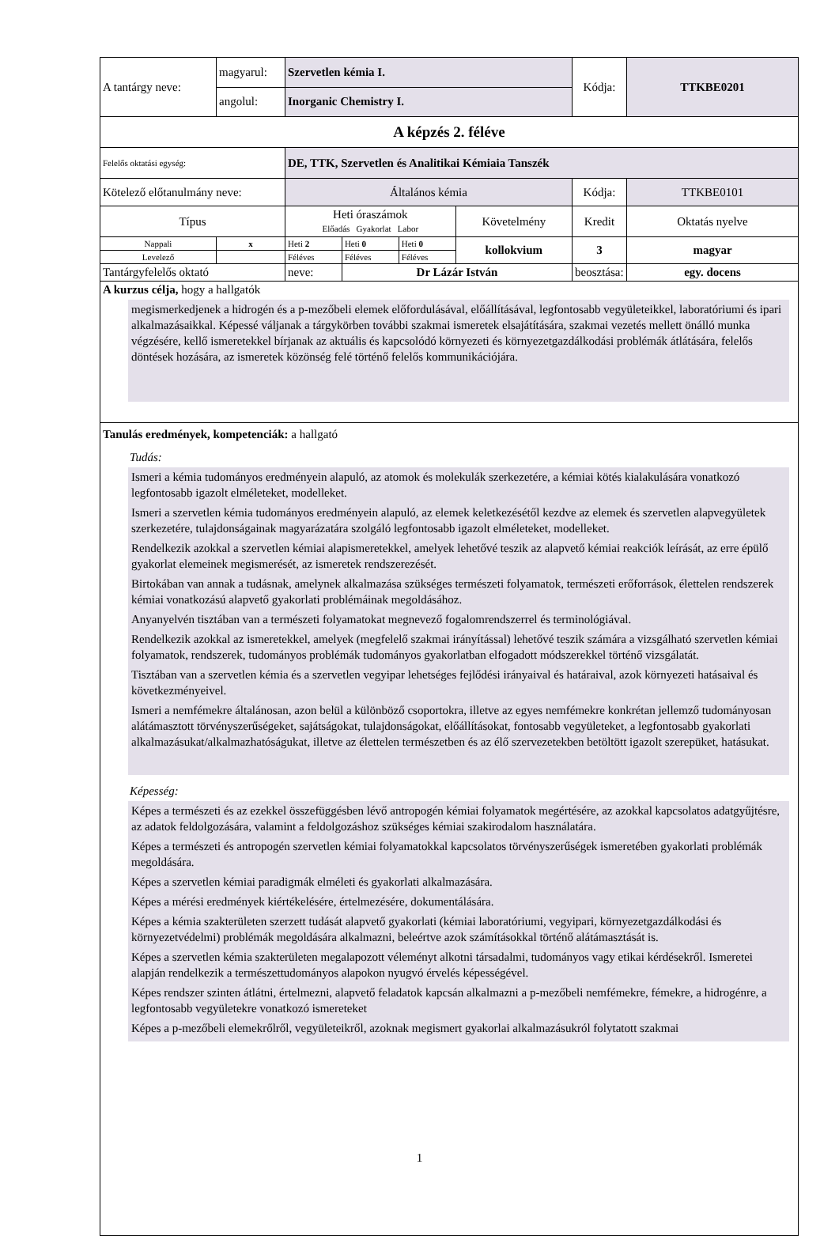| A tantárgy neve: | magyarul: | Szervetlen kémia I. | | | | Kódja: | TTKBE0201 |
| | angolul: | Inorganic Chemistry I. | | | | | |
| A képzés 2. féléve | | | | | | | |
| Felelős oktatási egység: | | DE, TTK, Szervetlen és Analitikai Kémiaia Tanszék | | | | | |
| Kötelező előtanulmány neve: | | Általános kémia | | | | Kódja: | TTKBE0101 |
| Típus | | Heti óraszámok Előadás Gyakorlat Labor | | | Követelmény | Kredit | Oktatás nyelve |
| Nappali | x | Heti 2 | Heti 0 | Heti 0 | kollokvium | 3 | magyar |
| Levelező | | Féléves | Féléves | Féléves | | | |
| Tantárgyfelelős oktató | | neve: | Dr Lázár István | | | beosztása: | egy. docens |
A kurzus célja, hogy a hallgatók
megismerkedjenek a hidrogén és a p-mezőbeli elemek előfordulásával, előállításával, legfontosabb vegyületeikkel, laboratóriumi és ipari alkalmazásaikkal. Képessé váljanak a tárgykörben további szakmai ismeretek elsajátítására, szakmai vezetés mellett önálló munka végzésére, kellő ismeretekkel bírjanak az aktuális és kapcsolódó környezeti és környezetgazdálkodási problémák átlátására, felelős döntések hozására, az ismeretek közönség felé történő felelős kommunikációjára.
Tanulás eredmények, kompetenciák: a hallgató
Tudás:
Ismeri a kémia tudományos eredményein alapuló, az atomok és molekulák szerkezetére, a kémiai kötés kialakulására vonatkozó legfontosabb igazolt elméleteket, modelleket.
Ismeri a szervetlen kémia tudományos eredményein alapuló, az elemek keletkezésétől kezdve az elemek és szervetlen alapvegyületek szerkezetére, tulajdonságainak magyarázatára szolgáló legfontosabb igazolt elméleteket, modelleket.
Rendelkezik azokkal a szervetlen kémiai alapismeretekkel, amelyek lehetővé teszik az alapvető kémiai reakciók leírását, az erre épülő gyakorlat elemeinek megismerését, az ismeretek rendszerezését.
Birtokában van annak a tudásnak, amelynek alkalmazása szükséges természeti folyamatok, természeti erőforrások, élettelen rendszerek kémiai vonatkozású alapvető gyakorlati problémáinak megoldásához.
Anyanyelvén tisztában van a természeti folyamatokat megnevező fogalomrendszerrel és terminológiával.
Rendelkezik azokkal az ismeretekkel, amelyek (megfelelő szakmai irányítással) lehetővé teszik számára a vizsgálható szervetlen kémiai folyamatok, rendszerek, tudományos problémák tudományos gyakorlatban elfogadott módszerekkel történő vizsgálatát.
Tisztában van a szervetlen kémia és a szervetlen vegyipar lehetséges fejlődési irányaival és határaival, azok környezeti hatásaival és következményeivel.
Ismeri a nemfémekre általánosan, azon belül a különböző csoportokra, illetve az egyes nemfémekre konkrétan jellemző tudományosan alátámasztott törvényszerűségeket, sajátságokat, tulajdonságokat, előállításokat, fontosabb vegyületeket, a legfontosabb gyakorlati alkalmazásukat/alkalmazhatóságukat, illetve az élettelen természetben és az élő szervezetekben betöltött igazolt szerepüket, hatásukat.
Képesség:
Képes a természeti és az ezekkel összefüggésben lévő antropogén kémiai folyamatok megértésére, az azokkal kapcsolatos adatgyűjtésre, az adatok feldolgozására, valamint a feldolgozáshoz szükséges kémiai szakirodalom használatára.
Képes a természeti és antropogén szervetlen kémiai folyamatokkal kapcsolatos törvényszerűségek ismeretében gyakorlati problémák megoldására.
Képes a szervetlen kémiai paradigmák elméleti és gyakorlati alkalmazására.
Képes a mérési eredmények kiértékelésére, értelmezésére, dokumentálására.
Képes a kémia szakterületen szerzett tudását alapvető gyakorlati (kémiai laboratóriumi, vegyipari, környezetgazdálkodási és környezetvédelmi) problémák megoldására alkalmazni, beleértve azok számításokkal történő alátámasztását is.
Képes a szervetlen kémia szakterületen megalapozott véleményt alkotni társadalmi, tudományos vagy etikai kérdésekről. Ismeretei alapján rendelkezik a természettudományos alapokon nyugvó érvelés képességével.
Képes rendszer szinten átlátni, értelmezni, alapvető feladatok kapcsán alkalmazni a p-mezőbeli nemfémekre, fémekre, a hidrogénre, a legfontosabb vegyületekre vonatkozó ismereteket
Képes a p-mezőbeli elemekrőlről, vegyületeikről, azoknak megismert gyakorlai alkalmazásukról folytatott szakmai
1